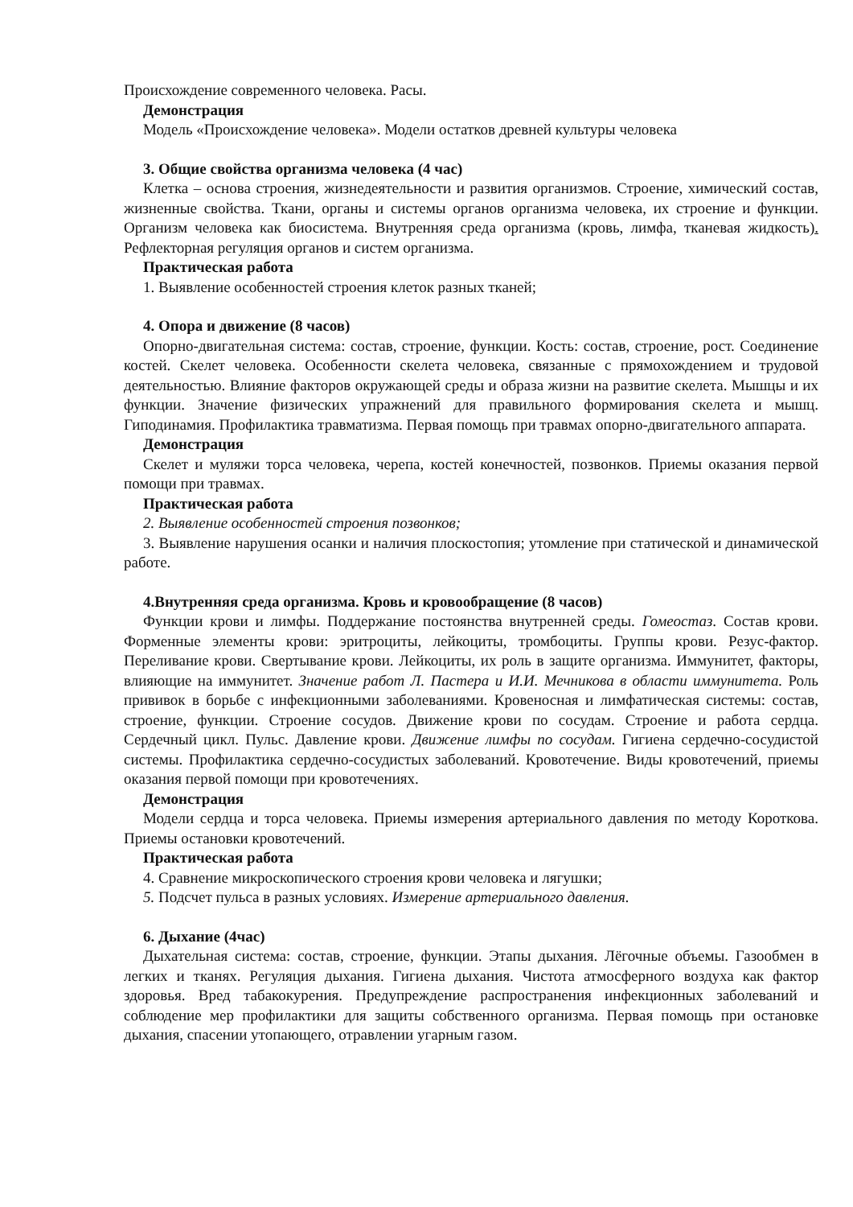Происхождение современного человека. Расы.
Демонстрация
Модель «Происхождение человека». Модели остатков древней культуры человека
3. Общие свойства организма человека (4 час)
Клетка – основа строения, жизнедеятельности и развития организмов. Строение, химический состав, жизненные свойства. Ткани, органы и системы органов организма человека, их строение и функции. Организм человека как биосистема. Внутренняя среда организма (кровь, лимфа, тканевая жидкость). Рефлекторная регуляция органов и систем организма.
Практическая работа
1. Выявление особенностей строения клеток разных тканей;
4. Опора и движение (8 часов)
Опорно-двигательная система: состав, строение, функции. Кость: состав, строение, рост. Соединение костей. Скелет человека. Особенности скелета человека, связанные с прямохождением и трудовой деятельностью. Влияние факторов окружающей среды и образа жизни на развитие скелета. Мышцы и их функции. Значение физических упражнений для правильного формирования скелета и мышц. Гиподинамия. Профилактика травматизма. Первая помощь при травмах опорно-двигательного аппарата.
Демонстрация
Скелет и муляжи торса человека, черепа, костей конечностей, позвонков. Приемы оказания первой помощи при травмах.
Практическая работа
2. Выявление особенностей строения позвонков;
3. Выявление нарушения осанки и наличия плоскостопия; утомление при статической и динамической работе.
4.Внутренняя среда организма. Кровь и кровообращение (8 часов)
Функции крови и лимфы. Поддержание постоянства внутренней среды. Гомеостаз. Состав крови. Форменные элементы крови: эритроциты, лейкоциты, тромбоциты. Группы крови. Резус-фактор. Переливание крови. Свертывание крови. Лейкоциты, их роль в защите организма. Иммунитет, факторы, влияющие на иммунитет. Значение работ Л. Пастера и И.И. Мечникова в области иммунитета. Роль прививок в борьбе с инфекционными заболеваниями. Кровеносная и лимфатическая системы: состав, строение, функции. Строение сосудов. Движение крови по сосудам. Строение и работа сердца. Сердечный цикл. Пульс. Давление крови. Движение лимфы по сосудам. Гигиена сердечно-сосудистой системы. Профилактика сердечно-сосудистых заболеваний. Кровотечение. Виды кровотечений, приемы оказания первой помощи при кровотечениях.
Демонстрация
Модели сердца и торса человека. Приемы измерения артериального давления по методу Короткова. Приемы остановки кровотечений.
Практическая работа
4. Сравнение микроскопического строения крови человека и лягушки;
5. Подсчет пульса в разных условиях. Измерение артериального давления.
6. Дыхание (4час)
Дыхательная система: состав, строение, функции. Этапы дыхания. Лёгочные объемы. Газообмен в легких и тканях. Регуляция дыхания. Гигиена дыхания. Чистота атмосферного воздуха как фактор здоровья. Вред табакокурения. Предупреждение распространения инфекционных заболеваний и соблюдение мер профилактики для защиты собственного организма. Первая помощь при остановке дыхания, спасении утопающего, отравлении угарным газом.